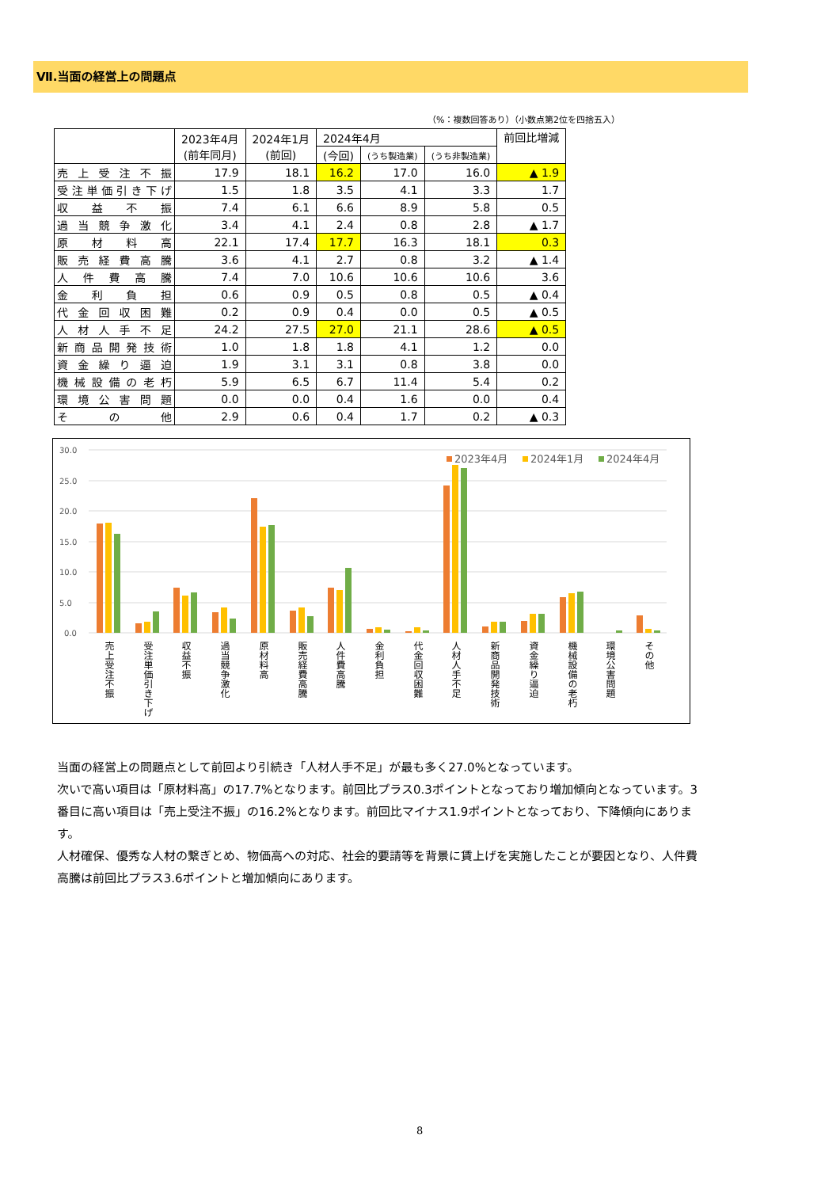Ⅶ.当面の経営上の問題点
（%：複数回答あり）（小数点第2位を四捨五入）
| | 2023年4月 (前年同月) | 2024年1月 (前回) | 2024年4月 | | | 前回比増減 |
| --- | --- | --- | --- | --- | --- | --- |
| | | | (今回) | (うち製造業) | (うち非製造業) | |
| 売上受注不振 | 17.9 | 18.1 | 16.2 | 17.0 | 16.0 | ▲ 1.9 |
| 受注単価引き下げ | 1.5 | 1.8 | 3.5 | 4.1 | 3.3 | 1.7 |
| 収益不振 | 7.4 | 6.1 | 6.6 | 8.9 | 5.8 | 0.5 |
| 過当競争激化 | 3.4 | 4.1 | 2.4 | 0.8 | 2.8 | ▲ 1.7 |
| 原材料高 | 22.1 | 17.4 | 17.7 | 16.3 | 18.1 | 0.3 |
| 販売経費高騰 | 3.6 | 4.1 | 2.7 | 0.8 | 3.2 | ▲ 1.4 |
| 人件費高騰 | 7.4 | 7.0 | 10.6 | 10.6 | 10.6 | 3.6 |
| 金利負担 | 0.6 | 0.9 | 0.5 | 0.8 | 0.5 | ▲ 0.4 |
| 代金回収困難 | 0.2 | 0.9 | 0.4 | 0.0 | 0.5 | ▲ 0.5 |
| 人材人手不足 | 24.2 | 27.5 | 27.0 | 21.1 | 28.6 | ▲ 0.5 |
| 新商品開発技術 | 1.0 | 1.8 | 1.8 | 4.1 | 1.2 | 0.0 |
| 資金繰り逼迫 | 1.9 | 3.1 | 3.1 | 0.8 | 3.8 | 0.0 |
| 機械設備の老朽 | 5.9 | 6.5 | 6.7 | 11.4 | 5.4 | 0.2 |
| 環境公害問題 | 0.0 | 0.0 | 0.4 | 1.6 | 0.0 | 0.4 |
| その他 | 2.9 | 0.6 | 0.4 | 1.7 | 0.2 | ▲ 0.3 |
30.0
25.0
20.0
15.0
10.0
5.0
0.0
2023年4月
2024年1月
2024年4月
売上受注不振
受注単価引き下げ
収益不振
過当競争激化
原材料高
販売経費高騰
人件費高騰
金利負担
代金回収困難
人材人手不足
新商品開発技術
資金繰り逼迫
機械設備の老朽
環境公害問題
その他
当面の経営上の問題点として前回より引続き「人材人手不足」が最も多く27.0%となっています。
次いで高い項目は「原材料高」の17.7%となります。前回比プラス0.3ポイントとなっており増加傾向となっています。3番目に高い項目は「売上受注不振」の16.2%となります。前回比マイナス1.9ポイントとなっており、下降傾向にあります。
人材確保、優秀な人材の繋ぎとめ、物価高への対応、社会的要請等を背景に賃上げを実施したことが要因となり、人件費高騰は前回比プラス3.6ポイントと増加傾向にあります。
8